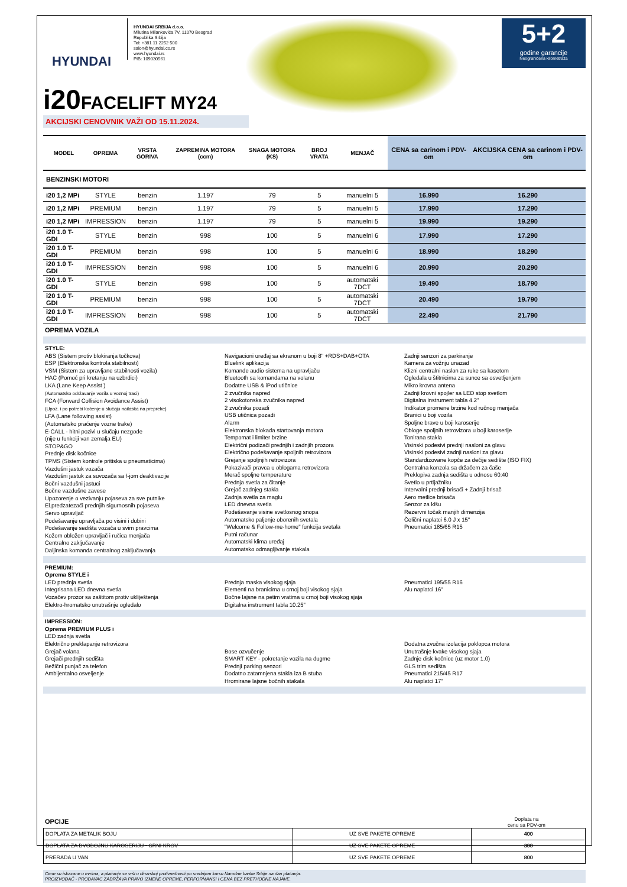HYUNDAI
HYUNDAI SRBIJA d.o.o.
Milutina Milankovića 7V, 11070 Beograd
Republika Srbija
Tel: +381 11 2252 500
salon@hyundai.co.rs
www.hyundai.rs
PIB: 109030561
5+2
godine garancije
Neograničena kilometraža
i20FACELIFT MY24
AKCIJSKI CENOVNIK VAŽI OD 15.11.2024.
| MODEL | OPREMA | VRSTA GORIVA | ZAPREMINA MOTORA (ccm) | SNAGA MOTORA (KS) | BROJ VRATA | MENJAČ | CENA sa carinom i PDV-om | AKCIJSKA CENA sa carinom i PDV-om |
| --- | --- | --- | --- | --- | --- | --- | --- | --- |
| BENZINSKI MOTORI | | | | | | | | |
| i20 1,2 MPi | STYLE | benzin | 1.197 | 79 | 5 | manuelni 5 | 16.990 | 16.290 |
| i20 1,2 MPi | PREMIUM | benzin | 1.197 | 79 | 5 | manuelni 5 | 17.990 | 17.290 |
| i20 1,2 MPi | IMPRESSION | benzin | 1.197 | 79 | 5 | manuelni 5 | 19.990 | 19.290 |
| i20 1.0 T-GDI | STYLE | benzin | 998 | 100 | 5 | manuelni 6 | 17.990 | 17.290 |
| i20 1.0 T-GDI | PREMIUM | benzin | 998 | 100 | 5 | manuelni 6 | 18.990 | 18.290 |
| i20 1.0 T-GDI | IMPRESSION | benzin | 998 | 100 | 5 | manuelni 6 | 20.990 | 20.290 |
| i20 1.0 T-GDI | STYLE | benzin | 998 | 100 | 5 | automatski 7DCT | 19.490 | 18.790 |
| i20 1.0 T-GDI | PREMIUM | benzin | 998 | 100 | 5 | automatski 7DCT | 20.490 | 19.790 |
| i20 1.0 T-GDI | IMPRESSION | benzin | 998 | 100 | 5 | automatski 7DCT | 22.490 | 21.790 |
OPREMA VOZILA
STYLE:
ABS (Sistem protiv blokiranja točkova)
ESP (Elektronska kontrola stabilnosti)
VSM (Sistem za upravljane stabilnosti vozila)
HAC (Pomoć pri kretanju na uzbrdici)
LKA (Lane Keep Assist )
(Automatsko održavanje vozila u voznoj traci)
FCA (Forward Collision Avoidance Assist)
(Upoz. i po potrebi kočenje u slučaju nailaska na prepreke)
LFA (Lane following assist)
(Automatsko praćenje vozne trake)
E-CALL - hitni pozivi u slučaju nezgode
(nije u funkciji van zemalja EU)
STOP&GO
Prednje disk kočnice
TPMS (Sistem kontrole pritiska u pneumaticima)
Vazdušni jastuk vozača
Vazdušni jastuk za suvozača sa f-jom deaktivacije
Bočni vazdušni jastuci
Bočne vazdušne zavese
Upozorenje o vezivanju pojaseva za sve putnike
El.predzatezači prednjih sigurnosnih pojaseva
Servo upravljač
Podešavanje upravljača po visini i dubini
Podešavanje sedišta vozača u svim pravcima
Kožom obložen upravljač i ručica menjača
Centralno zaključavanje
Daljinska komanda centralnog zaključavanja
Navigacioni uređaj sa ekranom u boji 8" +RDS+DAB+OTA
Bluelink aplikacija
Komande audio sistema na upravljaču
Bluetooth sa komandama na volanu
Dodatne USB & iPod utičnice
2 zvučnika napred
2 visokotonska zvučnika napred
2 zvučnika pozadi
USB utičnica pozadi
Alarm
Elektronska blokada startovanja motora
Tempomat i limiter brzine
Električni podizači prednjih i zadnjih prozora
Električno podešavanje spoljnih retrovizora
Grejanje spoljnjih retrovizora
Pokazivači pravca u oblogama retrovizora
Merač spoljne temperature
Prednja svetla za čitanje
Grejač zadnjeg stakla
Zadnja svetla za maglu
LED dnevna svetla
Podešavanje visine svetlosnog snopa
Automatsko paljenje oborenih svetala
"Welcome & Follow-me-home" funkcija svetala
Putni računar
Automatski klima uređaj
Automatsko odmagljivanje stakala
Zadnji senzori za parkiranje
Kamera za vožnju unazad
Klizni centralni naslon za ruke sa kasetom
Ogledala u štitnicima za sunce sa osvetljenjem
Mikro krovna antena
Zadnji krovni spojler sa LED stop svetlom
Digitalna instrument tabla 4.2"
Indikator promene brzine kod ručnog menjača
Branici u boji vozila
Spoljne brave u boji karoserije
Obloge spoljnih retrovizora u boji karoserije
Tonirana stakla
Visinski podesivi prednji nasloni za glavu
Visinski podesivi zadnji nasloni za glavu
Standardizovane kopče za dečije sedište (ISO FIX)
Centralna konzola sa držačem za čaše
Preklopiva zadnja sedišta u odnosu 60:40
Svetlo u prtljažniku
Intervalni prednji brisači + Zadnji brisač
Aero metlice brisača
Senzor za kišu
Rezervni točak manjih dimenzija
Čelični naplatci 6.0 J x 15"
Pneumatici 185/65 R15
PREMIUM:
Oprema STYLE i
LED prednja svetla
Integrisana LED dnevna svetla
Vozačev prozor sa zaštitom protiv ukliještenja
Elektro-hromatsko unutrašnje ogledalo
Prednja maska visokog sjaja
Elementi na branicima u crnoj boji visokog sjaja
Bočne lajsne na petim vratima u crnoj boji visokog sjaja
Digitalna instrument tabla 10.25"
Pneumatici 195/55 R16
Alu naplatci 16"
IMPRESSION:
Oprema PREMIUM PLUS i
LED zadnja svetla
Električno preklapanje retrovizora
Grejač volana
Grejači prednjih sedišta
Bežični punjač za telefon
Ambijentalno osveljenje
Bose ozvučenje
SMART KEY - pokretanje vozila na dugme
Prednji parking senzori
Dodatno zatamnjena stakla iza B stuba
Hromirane lajsne bočnih stakala
Dodatna zvučna izolacija poklopca motora
Unutrašnje kvake visokog sjaja
Zadnje disk kočnice (uz motor 1.0)
GLS trim sedišta
Pneumatici 215/45 R17
Alu naplatci 17"
OPCIJE
Doplata na
cenu sa PDV-om
| DOPLATA ZA METALIK BOJU | UZ SVE PAKETE OPREME | 400 |
| DOPLATA ZA DVOBOJNU KAROSERIJU - CRNI KROV | UZ SVE PAKETE OPREME | 300 |
| PRERADA U VAN | UZ SVE PAKETE OPREME | 800 |
Cene su iskazane u evrima, a plaćanje se vrši u dinarskoj protivrednosti po srednjem kursu Narodne banke Srbije na dan plaćanja.
PROIZVOĐAČ - PRODAVAC ZADRŽAVA PRAVO IZMENE OPREME, PERFORMANSI I CENA BEZ PRETHODNE NAJAVE.